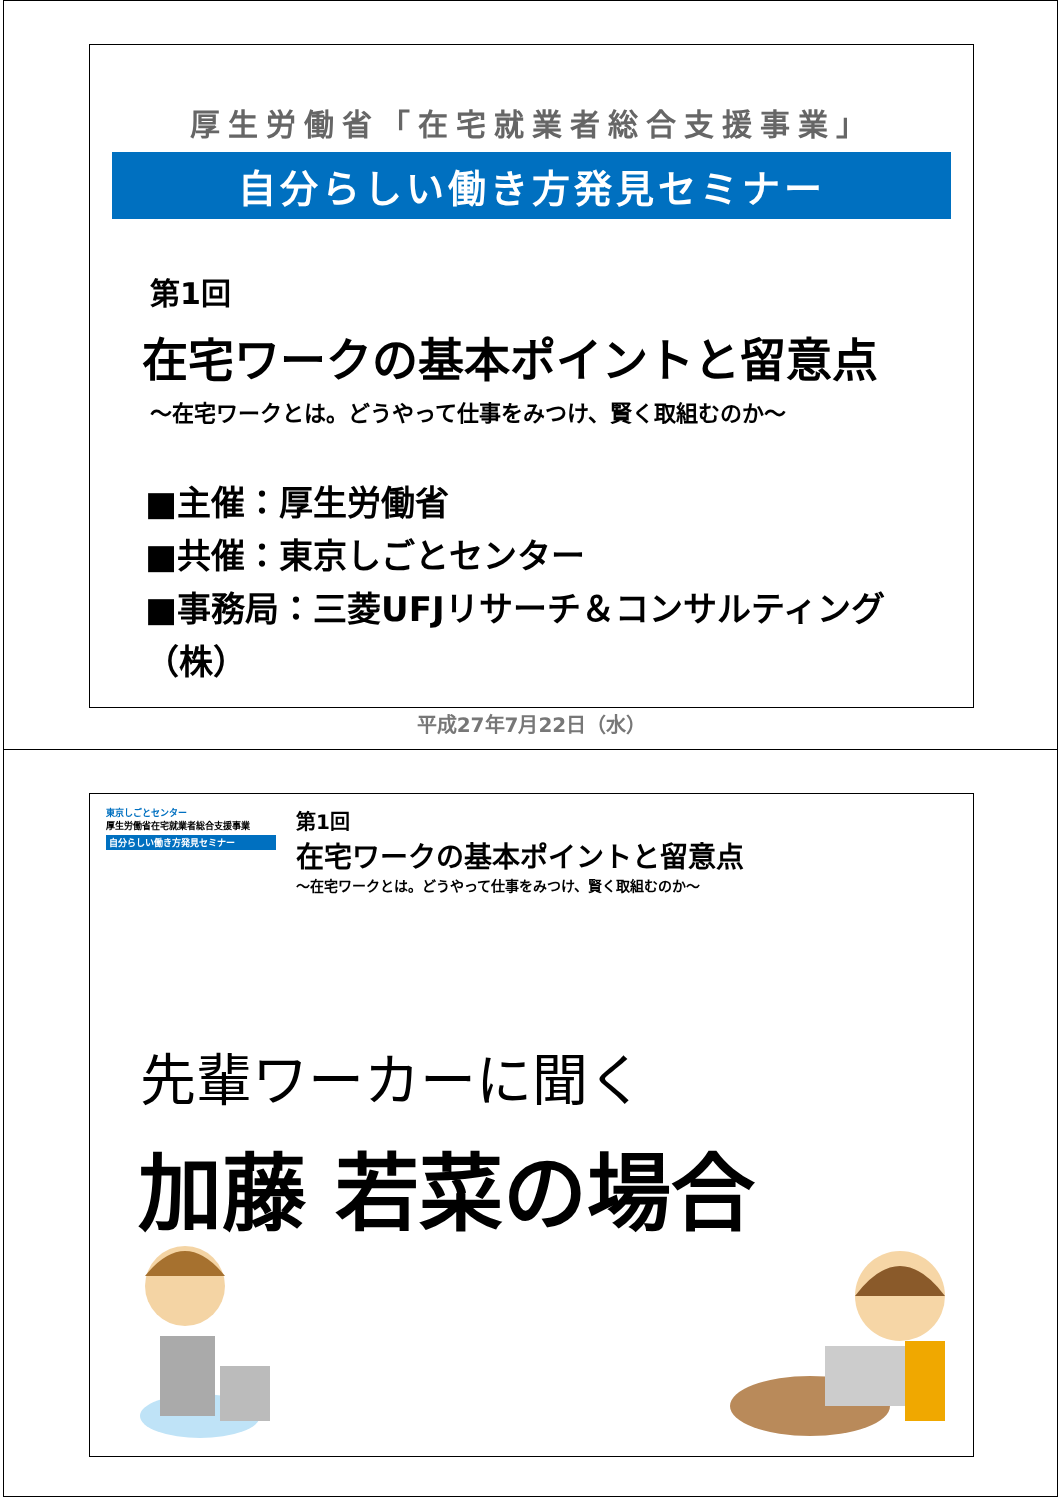厚生労働省「在宅就業者総合支援事業」
自分らしい働き方発見セミナー
第1回
在宅ワークの基本ポイントと留意点
～在宅ワークとは。どうやって仕事をみつけ、賢く取組むのか～
■主催：厚生労働省
■共催：東京しごとセンター
■事務局：三菱UFJリサーチ＆コンサルティング（株）
平成27年7月22日（水）
東京しごとセンター
厚生労働省在宅就業者総合支援事業
自分らしい働き方発見セミナー
第1回
在宅ワークの基本ポイントと留意点
～在宅ワークとは。どうやって仕事をみつけ、賢く取組むのか～
先輩ワーカーに聞く
加藤 若菜の場合